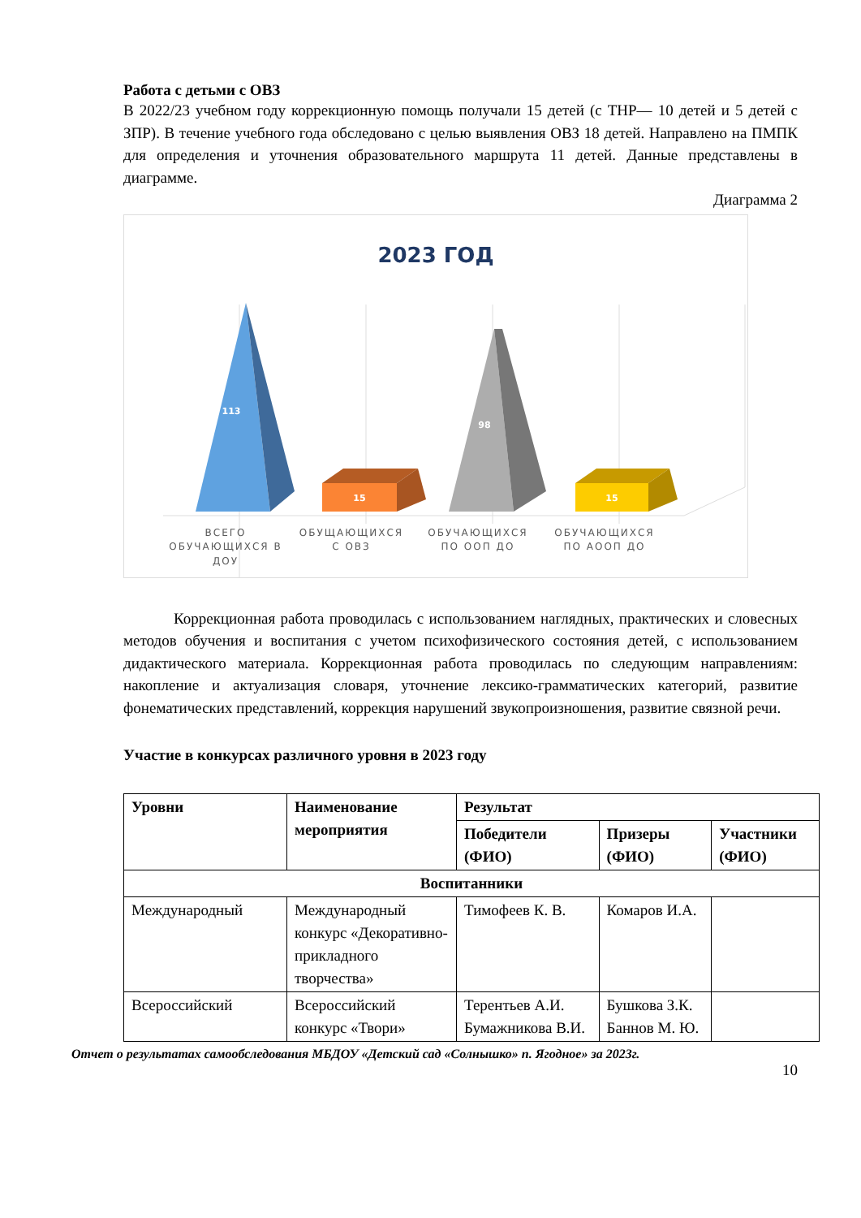Работа с детьми с ОВЗ
В 2022/23 учебном году коррекционную помощь получали 15 детей (с ТНР— 10 детей и 5 детей с ЗПР). В течение учебного года обследовано с целью выявления ОВЗ 18 детей. Направлено на ПМПК для определения и уточнения образовательного маршрута 11 детей. Данные представлены в диаграмме.
Диаграмма 2
2023 ГОД
113
15
98
15
ВСЕГО
ОБУЧАЮЩИХСЯ В
ДОУ
ОБУЩАЮЩИХСЯ
С ОВЗ
ОБУЧАЮЩИХСЯ
ПО ООП ДО
ОБУЧАЮЩИХСЯ
ПО АООП ДО
Коррекционная работа проводилась с использованием наглядных, практических и словесных методов обучения и воспитания с учетом психофизического состояния детей, с использованием дидактического материала. Коррекционная работа проводилась по следующим направлениям: накопление и актуализация словаря, уточнение лексико-грамматических категорий, развитие фонематических представлений, коррекция нарушений звукопроизношения, развитие связной речи.
Участие в конкурсах различного уровня в 2023 году
| Уровни | Наименование мероприятия | Результат | | |
| --- | --- | --- | --- | --- |
| | | Победители (ФИО) | Призеры (ФИО) | Участники (ФИО) |
| Воспитанники | | | | |
| Международный | Международный конкурс «Декоративно-прикладного творчества» | Тимофеев К. В. | Комаров И.А. | |
| Всероссийский | Всероссийский конкурс «Твори» | Терентьев А.И. Бумажникова В.И. | Бушкова З.К. Баннов М. Ю. | |
Отчет о результатах самообследования МБДОУ «Детский сад «Солнышко» п. Ягодное» за 2023г.
10